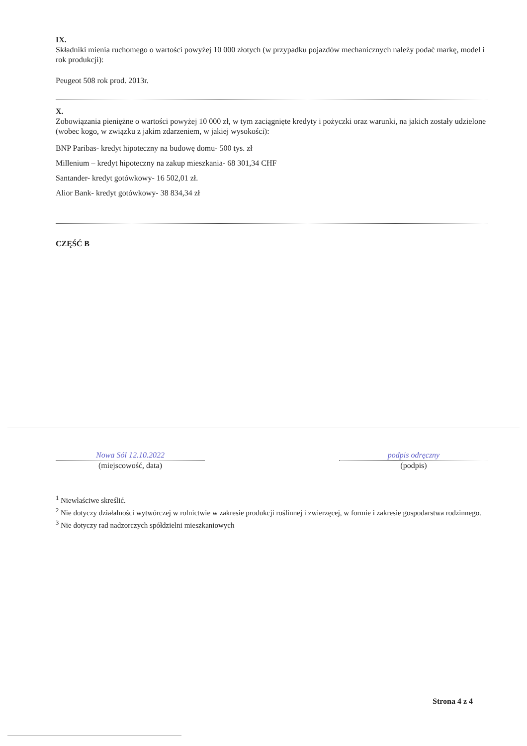IX.
Składniki mienia ruchomego o wartości powyżej 10 000 złotych (w przypadku pojazdów mechanicznych należy podać markę, model i rok produkcji):
Peugeot 508 rok prod. 2013r.
X.
Zobowiązania pieniężne o wartości powyżej 10 000 zł, w tym zaciągnięte kredyty i pożyczki oraz warunki, na jakich zostały udzielone (wobec kogo, w związku z jakim zdarzeniem, w jakiej wysokości):
BNP Paribas- kredyt hipoteczny na budowę domu- 500 tys. zł
Millenium – kredyt hipoteczny na zakup mieszkania- 68 301,34 CHF
Santander- kredyt gotówkowy- 16 502,01 zł.
Alior Bank- kredyt gotówkowy- 38 834,34 zł
CZĘŚĆ B
Nowa Sól 12.10.2022
(miejscowość, data)
podpis odręczny
(podpis)
<sup>1</sup> Niewłaściwe skreślić.
<sup>2</sup> Nie dotyczy działalności wytwórczej w rolnictwie w zakresie produkcji roślinnej i zwierzęcej, w formie i zakresie gospodarstwa rodzinnego.
<sup>3</sup> Nie dotyczy rad nadzorczych spółdzielni mieszkaniowych
Strona 4 z 4